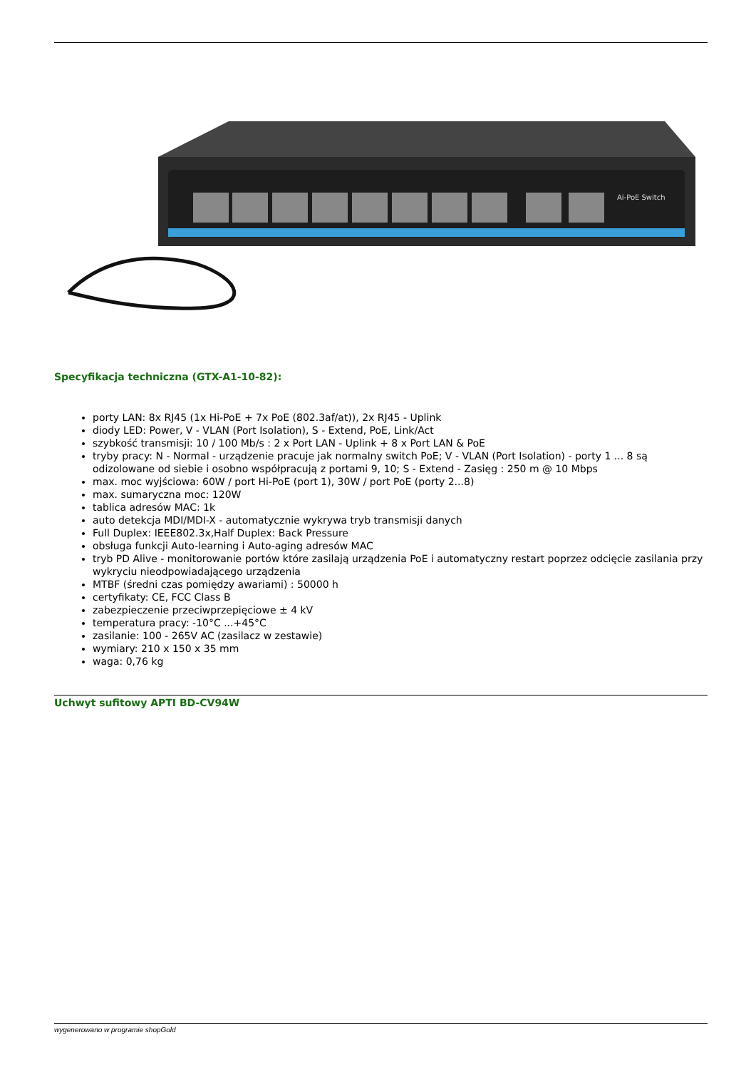Ai-PoE Switch
Specyfikacja techniczna (GTX-A1-10-82):
porty LAN: 8x RJ45 (1x Hi-PoE + 7x PoE (802.3af/at)), 2x RJ45 - Uplink
diody LED: Power, V - VLAN (Port Isolation), S - Extend, PoE, Link/Act
szybkość transmisji: 10 / 100 Mb/s : 2 x Port LAN - Uplink + 8 x Port LAN & PoE
tryby pracy: N - Normal - urządzenie pracuje jak normalny switch PoE; V - VLAN (Port Isolation) - porty 1 ... 8 są odizolowane od siebie i osobno współpracują z portami 9, 10; S - Extend - Zasięg : 250 m @ 10 Mbps
max. moc wyjściowa: 60W / port Hi-PoE (port 1), 30W / port PoE (porty 2...8)
max. sumaryczna moc: 120W
tablica adresów MAC: 1k
auto detekcja MDI/MDI-X - automatycznie wykrywa tryb transmisji danych
Full Duplex: IEEE802.3x,Half Duplex: Back Pressure
obsługa funkcji Auto-learning i Auto-aging adresów MAC
tryb PD Alive - monitorowanie portów które zasilają urządzenia PoE i automatyczny restart poprzez odcięcie zasilania przy wykryciu nieodpowiadającego urządzenia
MTBF (średni czas pomiędzy awariami) : 50000 h
certyfikaty: CE, FCC Class B
zabezpieczenie przeciwprzepięciowe ± 4 kV
temperatura pracy: -10°C ...+45°C
zasilanie: 100 - 265V AC (zasilacz w zestawie)
wymiary: 210 x 150 x 35 mm
waga: 0,76 kg
Uchwyt sufitowy APTI BD-CV94W
wygenerowano w programie shopGold